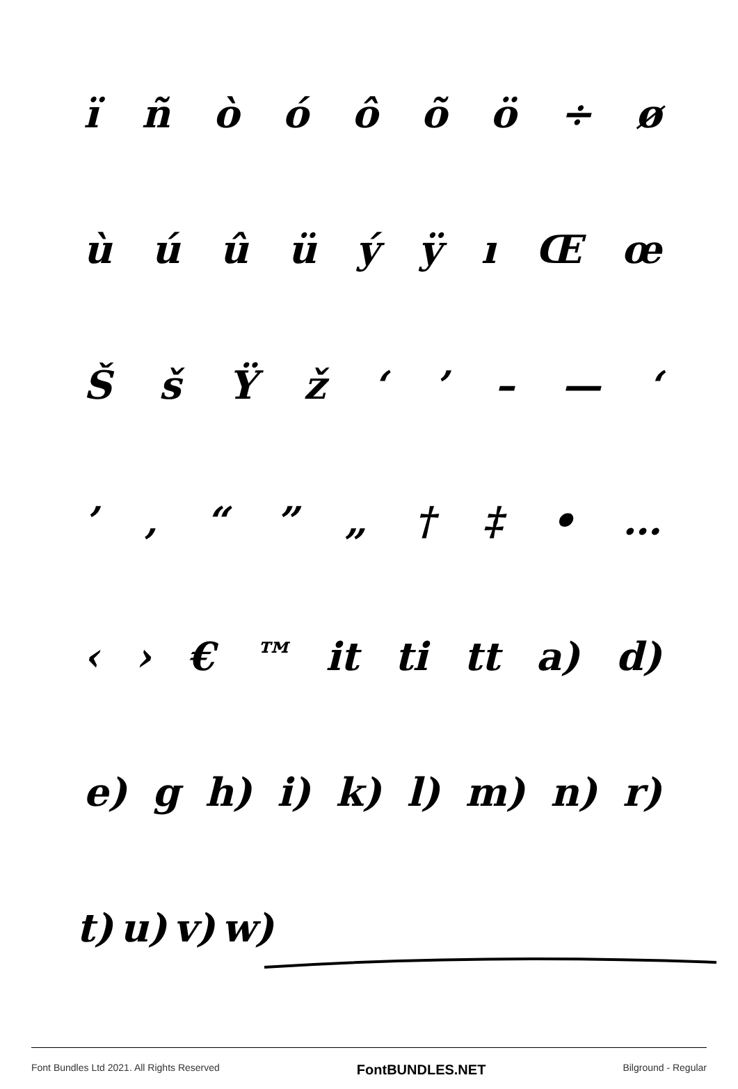ï ñ ò ó ô õ ö ÷ ø
ù ú û ü ý ÿ ı Œ œ
Š š Ÿ ž ‘ ’ – — ‘
’ ‚ “ ” „ † ‡ • …
‹ › € ™ it ti tt a) d)
e) g h) i) k) l) m) n) r)
t) u) v) w)
Font Bundles Ltd 2021. All Rights Reserved FontBUNDLES.NET Bilground - Regular